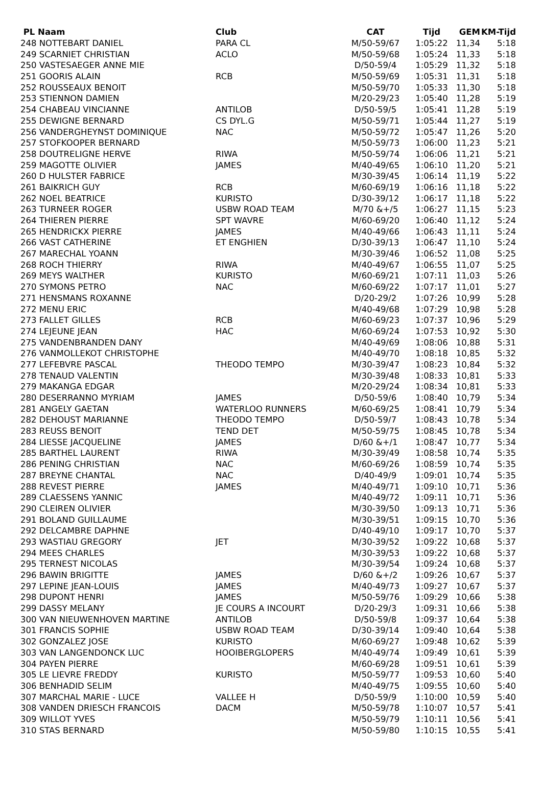| PL Naam | Club | CAT | Tijd | GEM | KM-Tijd |
| --- | --- | --- | --- | --- | --- |
| 248 NOTTEBART DANIEL | PARA CL | M/50-59/67 | 1:05:22 | 11,34 | 5:18 |
| 249 SCARNIET CHRISTIAN | ACLO | M/50-59/68 | 1:05:24 | 11,33 | 5:18 |
| 250 VASTESAEGER ANNE MIE | | D/50-59/4 | 1:05:29 | 11,32 | 5:18 |
| 251 GOORIS ALAIN | RCB | M/50-59/69 | 1:05:31 | 11,31 | 5:18 |
| 252 ROUSSEAUX BENOIT | | M/50-59/70 | 1:05:33 | 11,30 | 5:18 |
| 253 STIENNON DAMIEN | | M/20-29/23 | 1:05:40 | 11,28 | 5:19 |
| 254 CHABEAU VINCIANNE | ANTILOB | D/50-59/5 | 1:05:41 | 11,28 | 5:19 |
| 255 DEWIGNE BERNARD | CS DYL.G | M/50-59/71 | 1:05:44 | 11,27 | 5:19 |
| 256 VANDERGHEYNST DOMINIQUE | NAC | M/50-59/72 | 1:05:47 | 11,26 | 5:20 |
| 257 STOFKOOPER BERNARD | | M/50-59/73 | 1:06:00 | 11,23 | 5:21 |
| 258 DOUTRELIGNE HERVE | RIWA | M/50-59/74 | 1:06:06 | 11,21 | 5:21 |
| 259 MAGOTTE OLIVIER | JAMES | M/40-49/65 | 1:06:10 | 11,20 | 5:21 |
| 260 D HULSTER FABRICE | | M/30-39/45 | 1:06:14 | 11,19 | 5:22 |
| 261 BAIKRICH GUY | RCB | M/60-69/19 | 1:06:16 | 11,18 | 5:22 |
| 262 NOEL BEATRICE | KURISTO | D/30-39/12 | 1:06:17 | 11,18 | 5:22 |
| 263 TURNEER ROGER | USBW ROAD TEAM | M/70 &+/5 | 1:06:27 | 11,15 | 5:23 |
| 264 THIEREN PIERRE | SPT WAVRE | M/60-69/20 | 1:06:40 | 11,12 | 5:24 |
| 265 HENDRICKX PIERRE | JAMES | M/40-49/66 | 1:06:43 | 11,11 | 5:24 |
| 266 VAST CATHERINE | ET ENGHIEN | D/30-39/13 | 1:06:47 | 11,10 | 5:24 |
| 267 MARECHAL YOANN | | M/30-39/46 | 1:06:52 | 11,08 | 5:25 |
| 268 ROCH THIERRY | RIWA | M/40-49/67 | 1:06:55 | 11,07 | 5:25 |
| 269 MEYS WALTHER | KURISTO | M/60-69/21 | 1:07:11 | 11,03 | 5:26 |
| 270 SYMONS PETRO | NAC | M/60-69/22 | 1:07:17 | 11,01 | 5:27 |
| 271 HENSMANS ROXANNE | | D/20-29/2 | 1:07:26 | 10,99 | 5:28 |
| 272 MENU ERIC | | M/40-49/68 | 1:07:29 | 10,98 | 5:28 |
| 273 FALLET GILLES | RCB | M/60-69/23 | 1:07:37 | 10,96 | 5:29 |
| 274 LEJEUNE JEAN | HAC | M/60-69/24 | 1:07:53 | 10,92 | 5:30 |
| 275 VANDENBRANDEN DANY | | M/40-49/69 | 1:08:06 | 10,88 | 5:31 |
| 276 VANMOLLEKOT CHRISTOPHE | | M/40-49/70 | 1:08:18 | 10,85 | 5:32 |
| 277 LEFEBVRE PASCAL | THEODO TEMPO | M/30-39/47 | 1:08:23 | 10,84 | 5:32 |
| 278 TENAUD VALENTIN | | M/30-39/48 | 1:08:33 | 10,81 | 5:33 |
| 279 MAKANGA EDGAR | | M/20-29/24 | 1:08:34 | 10,81 | 5:33 |
| 280 DESERRANNO MYRIAM | JAMES | D/50-59/6 | 1:08:40 | 10,79 | 5:34 |
| 281 ANGELY GAETAN | WATERLOO RUNNERS | M/60-69/25 | 1:08:41 | 10,79 | 5:34 |
| 282 DEHOUST MARIANNE | THEODO TEMPO | D/50-59/7 | 1:08:43 | 10,78 | 5:34 |
| 283 REUSS BENOIT | TEND DET | M/50-59/75 | 1:08:45 | 10,78 | 5:34 |
| 284 LIESSE JACQUELINE | JAMES | D/60 &+/1 | 1:08:47 | 10,77 | 5:34 |
| 285 BARTHEL LAURENT | RIWA | M/30-39/49 | 1:08:58 | 10,74 | 5:35 |
| 286 PENING CHRISTIAN | NAC | M/60-69/26 | 1:08:59 | 10,74 | 5:35 |
| 287 BREYNE CHANTAL | NAC | D/40-49/9 | 1:09:01 | 10,74 | 5:35 |
| 288 REVEST PIERRE | JAMES | M/40-49/71 | 1:09:10 | 10,71 | 5:36 |
| 289 CLAESSENS YANNIC | | M/40-49/72 | 1:09:11 | 10,71 | 5:36 |
| 290 CLEIREN OLIVIER | | M/30-39/50 | 1:09:13 | 10,71 | 5:36 |
| 291 BOLAND GUILLAUME | | M/30-39/51 | 1:09:15 | 10,70 | 5:36 |
| 292 DELCAMBRE DAPHNE | | D/40-49/10 | 1:09:17 | 10,70 | 5:37 |
| 293 WASTIAU GREGORY | JET | M/30-39/52 | 1:09:22 | 10,68 | 5:37 |
| 294 MEES CHARLES | | M/30-39/53 | 1:09:22 | 10,68 | 5:37 |
| 295 TERNEST NICOLAS | | M/30-39/54 | 1:09:24 | 10,68 | 5:37 |
| 296 BAWIN BRIGITTE | JAMES | D/60 &+/2 | 1:09:26 | 10,67 | 5:37 |
| 297 LEPINE JEAN-LOUIS | JAMES | M/40-49/73 | 1:09:27 | 10,67 | 5:37 |
| 298 DUPONT HENRI | JAMES | M/50-59/76 | 1:09:29 | 10,66 | 5:38 |
| 299 DASSY MELANY | JE COURS A INCOURT | D/20-29/3 | 1:09:31 | 10,66 | 5:38 |
| 300 VAN NIEUWENHOVEN MARTINE | ANTILOB | D/50-59/8 | 1:09:37 | 10,64 | 5:38 |
| 301 FRANCIS SOPHIE | USBW ROAD TEAM | D/30-39/14 | 1:09:40 | 10,64 | 5:38 |
| 302 GONZALEZ JOSE | KURISTO | M/60-69/27 | 1:09:48 | 10,62 | 5:39 |
| 303 VAN LANGENDONCK LUC | HOOIBERGLOPERS | M/40-49/74 | 1:09:49 | 10,61 | 5:39 |
| 304 PAYEN PIERRE | | M/60-69/28 | 1:09:51 | 10,61 | 5:39 |
| 305 LE LIEVRE FREDDY | KURISTO | M/50-59/77 | 1:09:53 | 10,60 | 5:40 |
| 306 BENHADID SELIM | | M/40-49/75 | 1:09:55 | 10,60 | 5:40 |
| 307 MARCHAL MARIE - LUCE | VALLEE H | D/50-59/9 | 1:10:00 | 10,59 | 5:40 |
| 308 VANDEN DRIESCH FRANCOIS | DACM | M/50-59/78 | 1:10:07 | 10,57 | 5:41 |
| 309 WILLOT YVES | | M/50-59/79 | 1:10:11 | 10,56 | 5:41 |
| 310 STAS BERNARD | | M/50-59/80 | 1:10:15 | 10,55 | 5:41 |